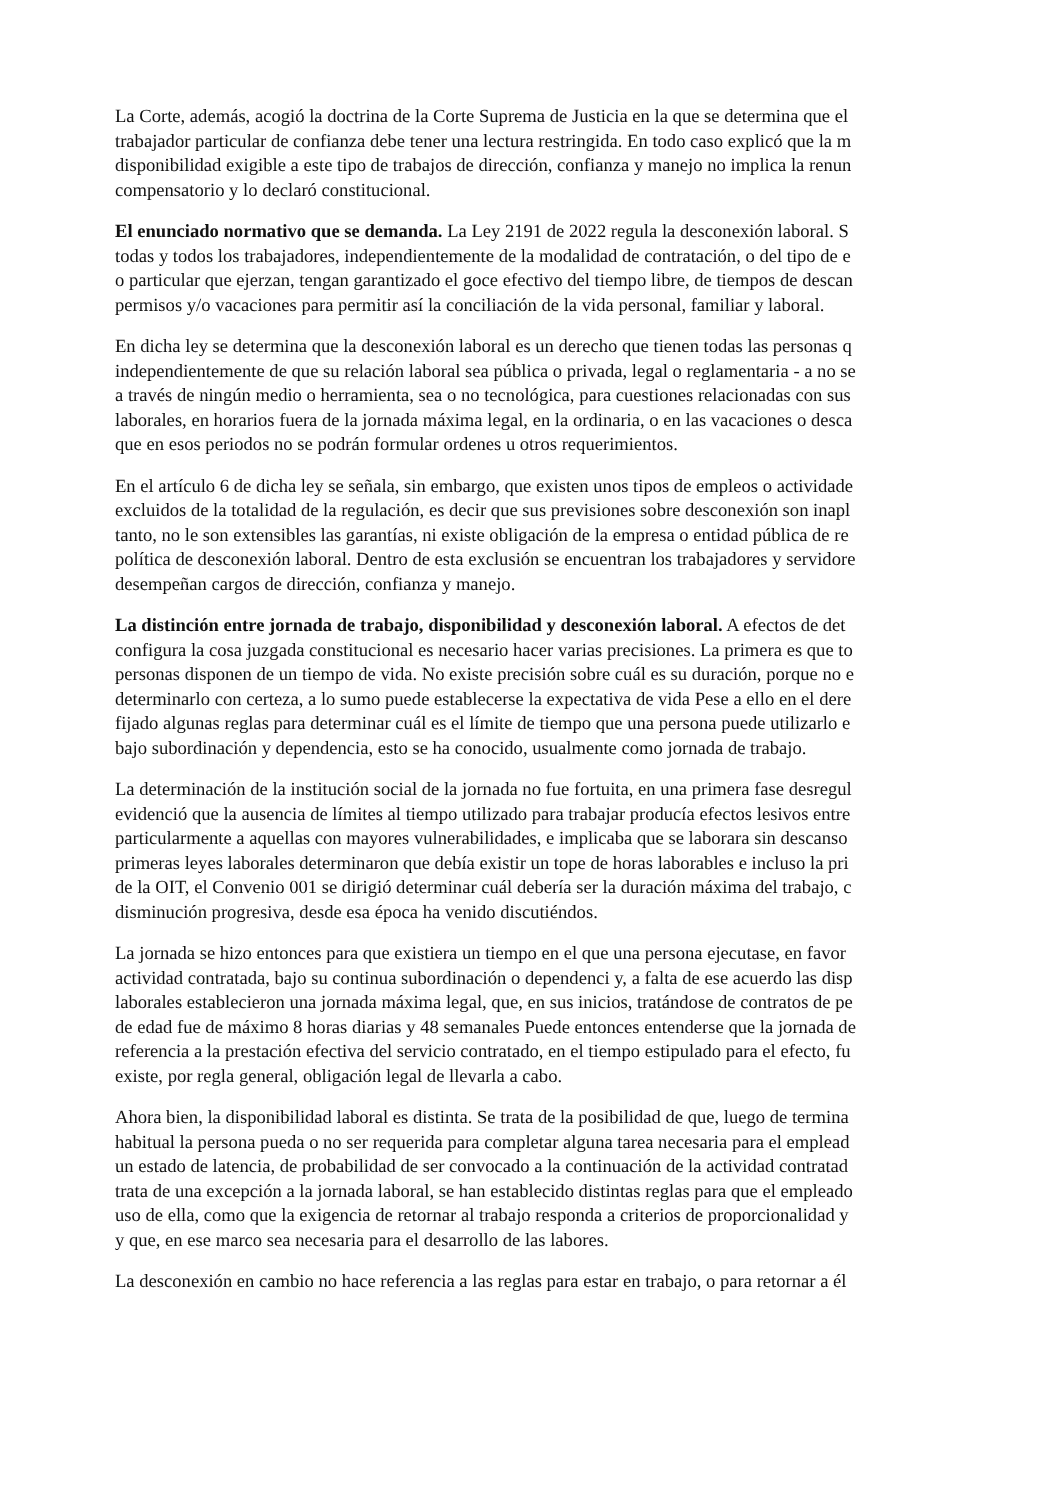La Corte, además, acogió la doctrina de la Corte Suprema de Justicia en la que se determina que el
trabajador particular de confianza debe tener una lectura restringida. En todo caso explicó que la m
disponibilidad exigible a este tipo de trabajos de dirección, confianza y manejo no implica la renun
compensatorio y lo declaró constitucional.
El enunciado normativo que se demanda. La Ley 2191 de 2022 regula la desconexión laboral. S
todas y todos los trabajadores, independientemente de la modalidad de contratación, o del tipo de e
o particular que ejerzan, tengan garantizado el goce efectivo del tiempo libre, de tiempos de descan
permisos y/o vacaciones para permitir así la conciliación de la vida personal, familiar y laboral.
En dicha ley se determina que la desconexión laboral es un derecho que tienen todas las personas q
independientemente de que su relación laboral sea pública o privada, legal o reglamentaria - a no se
a través de ningún medio o herramienta, sea o no tecnológica, para cuestiones relacionadas con sus
laborales, en horarios fuera de la jornada máxima legal, en la ordinaria, o en las vacaciones o desca
que en esos periodos no se podrán formular ordenes u otros requerimientos.
En el artículo 6 de dicha ley se señala, sin embargo, que existen unos tipos de empleos o actividade
excluidos de la totalidad de la regulación, es decir que sus previsiones sobre desconexión son inapl
tanto, no le son extensibles las garantías, ni existe obligación de la empresa o entidad pública de re
política de desconexión laboral. Dentro de esta exclusión se encuentran los trabajadores y servidore
desempeñan cargos de dirección, confianza y manejo.
La distinción entre jornada de trabajo, disponibilidad y desconexión laboral. A efectos de det
configura la cosa juzgada constitucional es necesario hacer varias precisiones. La primera es que to
personas disponen de un tiempo de vida. No existe precisión sobre cuál es su duración, porque no e
determinarlo con certeza, a lo sumo puede establecerse la expectativa de vida Pese a ello en el dere
fijado algunas reglas para determinar cuál es el límite de tiempo que una persona puede utilizarlo e
bajo subordinación y dependencia, esto se ha conocido, usualmente como jornada de trabajo.
La determinación de la institución social de la jornada no fue fortuita, en una primera fase desregul
evidenció que la ausencia de límites al tiempo utilizado para trabajar producía efectos lesivos entre
particularmente a aquellas con mayores vulnerabilidades, e implicaba que se laborara sin descanso
primeras leyes laborales determinaron que debía existir un tope de horas laborables e incluso la pri
de la OIT, el Convenio 001 se dirigió determinar cuál debería ser la duración máxima del trabajo, c
disminución progresiva, desde esa época ha venido discutiéndos.
La jornada se hizo entonces para que existiera un tiempo en el que una persona ejecutase, en favor
actividad contratada, bajo su continua subordinación o dependenci y, a falta de ese acuerdo las disp
laborales establecieron una jornada máxima legal, que, en sus inicios, tratándose de contratos de pe
de edad fue de máximo 8 horas diarias y 48 semanales Puede entonces entenderse que la jornada de
referencia a la prestación efectiva del servicio contratado, en el tiempo estipulado para el efecto, fu
existe, por regla general, obligación legal de llevarla a cabo.
Ahora bien, la disponibilidad laboral es distinta. Se trata de la posibilidad de que, luego de termina
habitual la persona pueda o no ser requerida para completar alguna tarea necesaria para el emplead
un estado de latencia, de probabilidad de ser convocado a la continuación de la actividad contratad
trata de una excepción a la jornada laboral, se han establecido distintas reglas para que el empleado
uso de ella, como que la exigencia de retornar al trabajo responda a criterios de proporcionalidad y
y que, en ese marco sea necesaria para el desarrollo de las labores.
La desconexión en cambio no hace referencia a las reglas para estar en trabajo, o para retornar a él